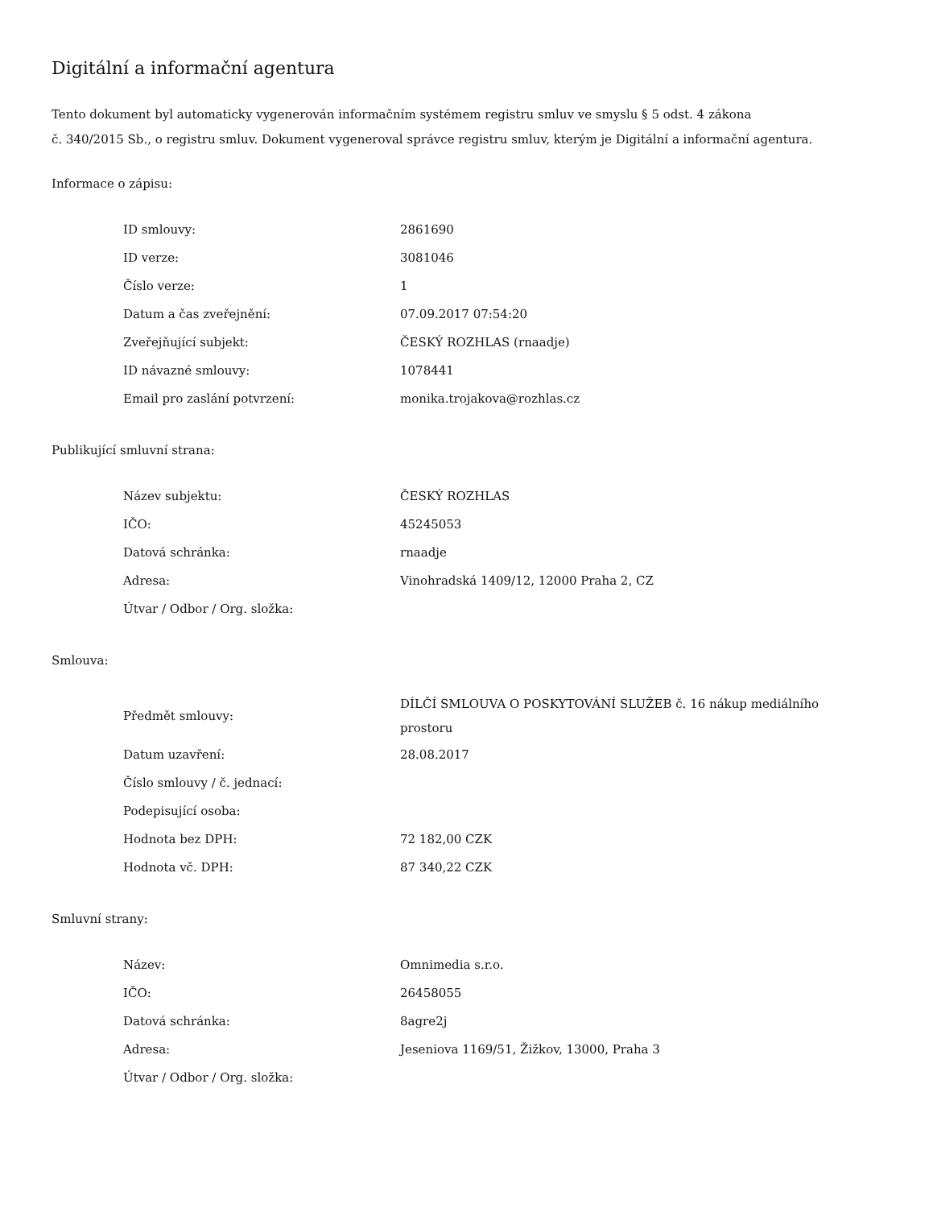Digitální a informační agentura
Tento dokument byl automaticky vygenerován informačním systémem registru smluv ve smyslu § 5 odst. 4 zákona
č. 340/2015 Sb., o registru smluv. Dokument vygeneroval správce registru smluv, kterým je Digitální a informační agentura.
Informace o zápisu:
| ID smlouvy: | 2861690 |
| ID verze: | 3081046 |
| Číslo verze: | 1 |
| Datum a čas zveřejnění: | 07.09.2017 07:54:20 |
| Zveřejňující subjekt: | ČESKÝ ROZHLAS (rnaadje) |
| ID návazné smlouvy: | 1078441 |
| Email pro zaslání potvrzení: | monika.trojakova@rozhlas.cz |
Publikující smluvní strana:
| Název subjektu: | ČESKÝ ROZHLAS |
| IČO: | 45245053 |
| Datová schránka: | rnaadje |
| Adresa: | Vinohradská 1409/12, 12000 Praha 2, CZ |
| Útvar / Odbor / Org. složka: | |
Smlouva:
| Předmět smlouvy: | DÍLČÍ SMLOUVA O POSKYTOVÁNÍ SLUŽEB č. 16 nákup mediálního prostoru |
| Datum uzavření: | 28.08.2017 |
| Číslo smlouvy / č. jednací: | |
| Podepisující osoba: | |
| Hodnota bez DPH: | 72 182,00 CZK |
| Hodnota vč. DPH: | 87 340,22 CZK |
Smluvní strany:
| Název: | Omnimedia s.r.o. |
| IČO: | 26458055 |
| Datová schránka: | 8agre2j |
| Adresa: | Jeseniova 1169/51, Žižkov, 13000, Praha 3 |
| Útvar / Odbor / Org. složka: | |